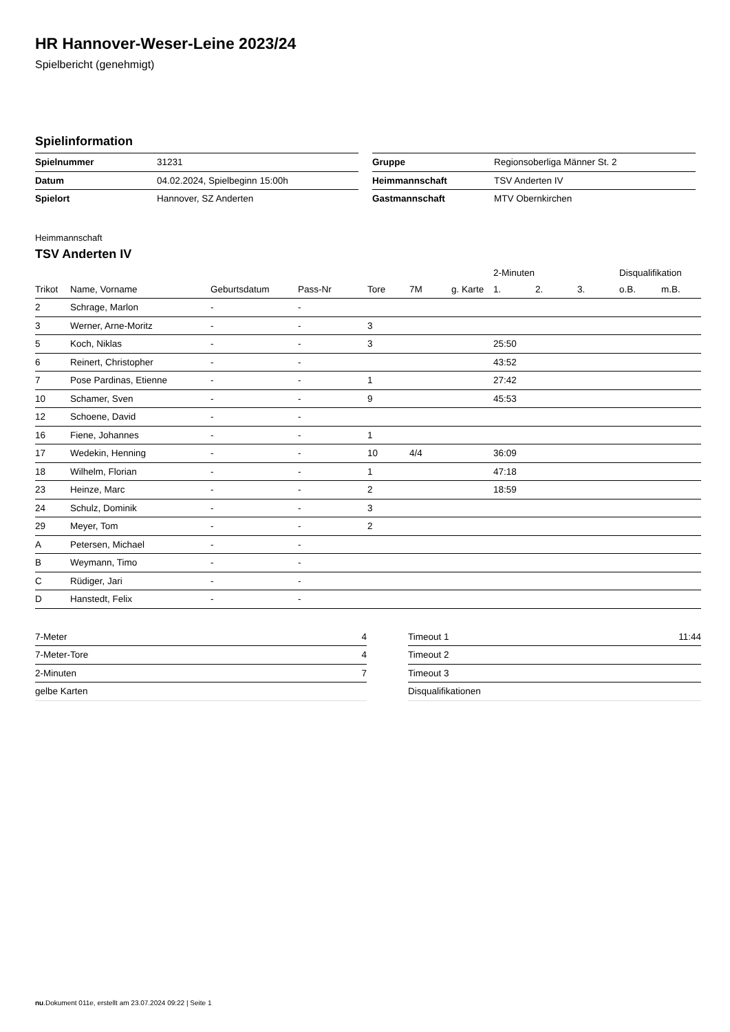HR Hannover-Weser-Leine 2023/24
Spielbericht (genehmigt)
Spielinformation
| Spielnummer | 31231 |
| Datum | 04.02.2024, Spielbeginn 15:00h |
| Spielort | Hannover, SZ Anderten |
| Gruppe | Regionsoberliga Männer St. 2 |
| Heimmannschaft | TSV Anderten IV |
| Gastmannschaft | MTV Obernkirchen |
Heimmannschaft
TSV Anderten IV
| | | | | | | | 2-Minuten | | | Disqualifikation | |
| --- | --- | --- | --- | --- | --- | --- | --- | --- | --- | --- | --- |
| Trikot | Name, Vorname | Geburtsdatum | Pass-Nr | Tore | 7M | g. Karte | 1. | 2. | 3. | o.B. | m.B. |
| 2 | Schrage, Marlon | - | - | | | | | | | | |
| 3 | Werner, Arne-Moritz | - | - | 3 | | | | | | | |
| 5 | Koch, Niklas | - | - | 3 | | | 25:50 | | | | |
| 6 | Reinert, Christopher | - | - | | | | 43:52 | | | | |
| 7 | Pose Pardinas, Etienne | - | - | 1 | | | 27:42 | | | | |
| 10 | Schamer, Sven | - | - | 9 | | | 45:53 | | | | |
| 12 | Schoene, David | - | - | | | | | | | | |
| 16 | Fiene, Johannes | - | - | 1 | | | | | | | |
| 17 | Wedekin, Henning | - | - | 10 | 4/4 | | 36:09 | | | | |
| 18 | Wilhelm, Florian | - | - | 1 | | | 47:18 | | | | |
| 23 | Heinze, Marc | - | - | 2 | | | 18:59 | | | | |
| 24 | Schulz, Dominik | - | - | 3 | | | | | | | |
| 29 | Meyer, Tom | - | - | 2 | | | | | | | |
| A | Petersen, Michael | - | - | | | | | | | | |
| B | Weymann, Timo | - | - | | | | | | | | |
| C | Rüdiger, Jari | - | - | | | | | | | | |
| D | Hanstedt, Felix | - | - | | | | | | | | |
| 7-Meter | 4 |
| 7-Meter-Tore | 4 |
| 2-Minuten | 7 |
| gelbe Karten | |
| Timeout 1 | 11:44 |
| Timeout 2 | |
| Timeout 3 | |
| Disqualifikationen | |
nu.Dokument 011e, erstellt am 23.07.2024 09:22 | Seite 1